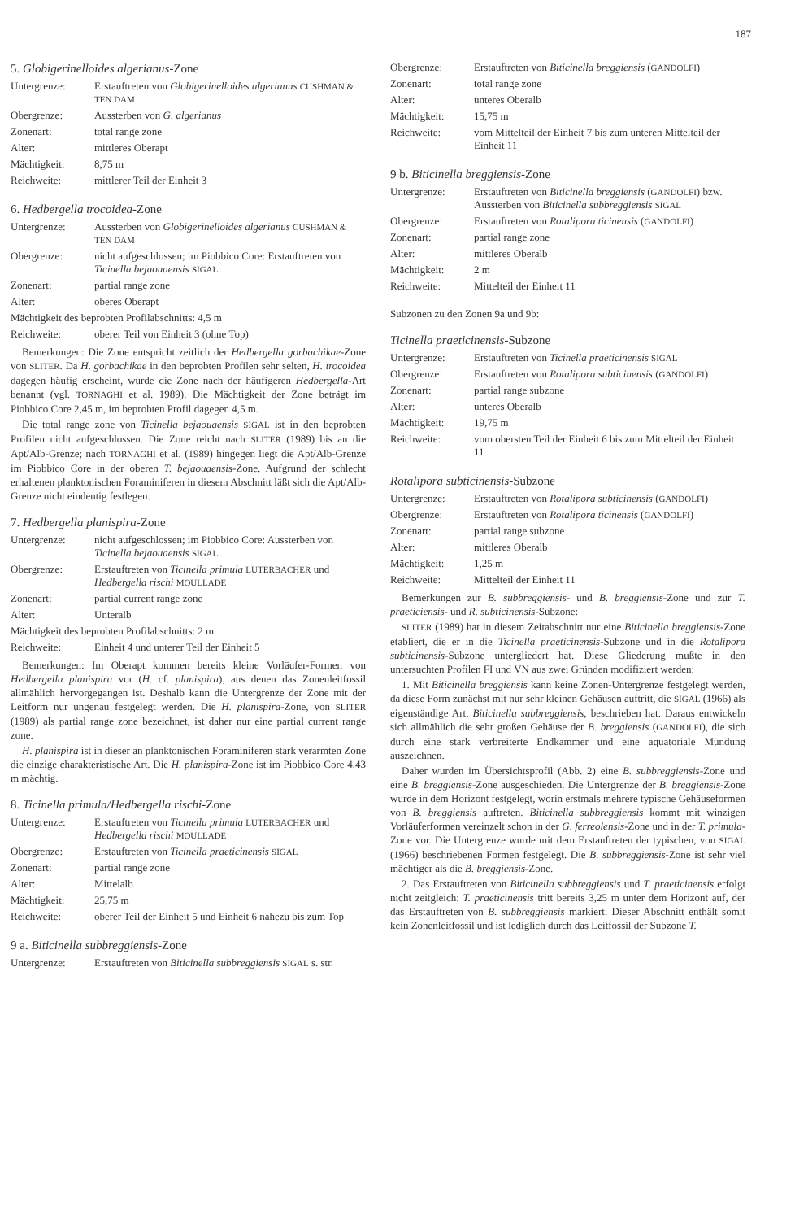187
5. Globigerinelloides algerianus-Zone
| Untergrenze: | Erstauftreten von Globigerinelloides algerianus CUSHMAN & TEN DAM |
| Obergrenze: | Aussterben von G. algerianus |
| Zonenart: | total range zone |
| Alter: | mittleres Oberapt |
| Mächtigkeit: | 8,75 m |
| Reichweite: | mittlerer Teil der Einheit 3 |
6. Hedbergella trocoidea-Zone
| Untergrenze: | Aussterben von Globigerinelloides algerianus CUSHMAN & TEN DAM |
| Obergrenze: | nicht aufgeschlossen; im Piobbico Core: Erstauftreten von Ticinella bejaouaensis SIGAL |
| Zonenart: | partial range zone |
| Alter: | oberes Oberapt |
| Mächtigkeit des beprobten Profilabschnitts: 4,5 m | |
| Reichweite: | oberer Teil von Einheit 3 (ohne Top) |
Bemerkungen: Die Zone entspricht zeitlich der Hedbergella gorbachikae-Zone von SLITER. Da H. gorbachikae in den beprobten Profilen sehr selten, H. trocoidea dagegen häufig erscheint, wurde die Zone nach der häufigeren Hedbergella-Art benannt (vgl. TORNAGHI et al. 1989). Die Mächtigkeit der Zone beträgt im Piobbico Core 2,45 m, im beprobten Profil dagegen 4,5 m.
Die total range zone von Ticinella bejaouaensis SIGAL ist in den beprobten Profilen nicht aufgeschlossen. Die Zone reicht nach SLITER (1989) bis an die Apt/Alb-Grenze; nach TORNAGHI et al. (1989) hingegen liegt die Apt/Alb-Grenze im Piobbico Core in der oberen T. bejaouaensis-Zone. Aufgrund der schlecht erhaltenen planktonischen Foraminiferen in diesem Abschnitt läßt sich die Apt/Alb- Grenze nicht eindeutig festlegen.
7. Hedbergella planispira-Zone
| Untergrenze: | nicht aufgeschlossen; im Piobbico Core: Aussterben von Ticinella bejaouaensis SIGAL |
| Obergrenze: | Erstauftreten von Ticinella primula LUTERBACHER und Hedbergella rischi MOULLADE |
| Zonenart: | partial current range zone |
| Alter: | Unteralb |
| Mächtigkeit des beprobten Profilabschnitts: 2 m | |
| Reichweite: | Einheit 4 und unterer Teil der Einheit 5 |
Bemerkungen: Im Oberapt kommen bereits kleine Vorläufer-Formen von Hedbergella planispira vor (H. cf. planispira), aus denen das Zonenleitfossil allmählich hervorgegangen ist. Deshalb kann die Untergrenze der Zone mit der Leitform nur ungenau festgelegt werden. Die H. planispira-Zone, von SLITER (1989) als partial range zone bezeichnet, ist daher nur eine partial current range zone.
H. planispira ist in dieser an planktonischen Foraminiferen stark verarmten Zone die einzige charakteristische Art. Die H. planispira-Zone ist im Piobbico Core 4,43 m mächtig.
8. Ticinella primula/Hedbergella rischi-Zone
| Untergrenze: | Erstauftreten von Ticinella primula LUTERBACHER und Hedbergella rischi MOULLADE |
| Obergrenze: | Erstauftreten von Ticinella praeticinensis SIGAL |
| Zonenart: | partial range zone |
| Alter: | Mittelalb |
| Mächtigkeit: | 25,75 m |
| Reichweite: | oberer Teil der Einheit 5 und Einheit 6 nahezu bis zum Top |
9 a. Biticinella subbreggiensis-Zone
| Untergrenze: | Erstauftreten von Biticinella subbreggiensis SIGAL s. str. |
| Obergrenze: | Erstauftreten von Biticinella breggiensis ( GANDOLFI ) |
| Zonenart: | total range zone |
| Alter: | unteres Oberalb |
| Mächtigkeit: | 15,75 m |
| Reichweite: | vom Mittelteil der Einheit 7 bis zum unteren Mittelteil der Einheit 11 |
9 b. Biticinella breggiensis-Zone
| Untergrenze: | Erstauftreten von Biticinella breggiensis ( GANDOLFI ) bzw. Aussterben von Biticinella subbreggiensis SIGAL |
| Obergrenze: | Erstauftreten von Rotalipora ticinensis ( GANDOLFI ) |
| Zonenart: | partial range zone |
| Alter: | mittleres Oberalb |
| Mächtigkeit: | 2 m |
| Reichweite: | Mittelteil der Einheit 11 |
Subzonen zu den Zonen 9a und 9b:
Ticinella praeticinensis-Subzone
| Untergrenze: | Erstauftreten von Ticinella praeticinensis SIGAL |
| Obergrenze: | Erstauftreten von Rotalipora subticinensis ( GANDOLFI ) |
| Zonenart: | partial range subzone |
| Alter: | unteres Oberalb |
| Mächtigkeit: | 19,75 m |
| Reichweite: | vom obersten Teil der Einheit 6 bis zum Mittelteil der Einheit 11 |
Rotalipora subticinensis-Subzone
| Untergrenze: | Erstauftreten von Rotalipora subticinensis ( GANDOLFI ) |
| Obergrenze: | Erstauftreten von Rotalipora ticinensis ( GANDOLFI ) |
| Zonenart: | partial range subzone |
| Alter: | mittleres Oberalb |
| Mächtigkeit: | 1,25 m |
| Reichweite: | Mittelteil der Einheit 11 |
Bemerkungen zur B. subbreggiensis- und B. breggiensis-Zone und zur T. praeticiensis- und R. subticinensis-Subzone:
SLITER (1989) hat in diesem Zeitabschnitt nur eine Biticinella breggiensis-Zone etabliert, die er in die Ticinella praeticinensis-Subzone und in die Rotalipora subticinensis-Subzone untergliedert hat. Diese Gliederung mußte in den untersuchten Profilen FI und VN aus zwei Gründen modifiziert werden:
1. Mit Biticinella breggiensis kann keine Zonen-Untergrenze festgelegt werden, da diese Form zunächst mit nur sehr kleinen Gehäusen auftritt, die SIGAL (1966) als eigenständige Art, Biticinella subbreggiensis, beschrieben hat. Daraus entwickeln sich allmählich die sehr großen Gehäuse der B. breggiensis (GANDOLFI), die sich durch eine stark verbreiterte Endkammer und eine äquatoriale Mündung auszeichnen.
Daher wurden im Übersichtsprofil (Abb. 2) eine B. subbreggiensis-Zone und eine B. breggiensis-Zone ausgeschieden. Die Untergrenze der B. breggiensis-Zone wurde in dem Horizont festgelegt, worin erstmals mehrere typische Gehäuseformen von B. breggiensis auftreten. Biticinella subbreggiensis kommt mit winzigen Vorläuferformen vereinzelt schon in der G. ferreolensis-Zone und in der T. primula-Zone vor. Die Untergrenze wurde mit dem Erstauftreten der typischen, von SIGAL (1966) beschriebenen Formen festgelegt. Die B. subbreggiensis-Zone ist sehr viel mächtiger als die B. breggiensis-Zone.
2. Das Erstauftreten von Biticinella subbreggiensis und T. praeticinensis erfolgt nicht zeitgleich: T. praeticinensis tritt bereits 3,25 m unter dem Horizont auf, der das Erstauftreten von B. subbreggiensis markiert. Dieser Abschnitt enthält somit kein Zonenleitfossil und ist lediglich durch das Leitfossil der Subzone T.